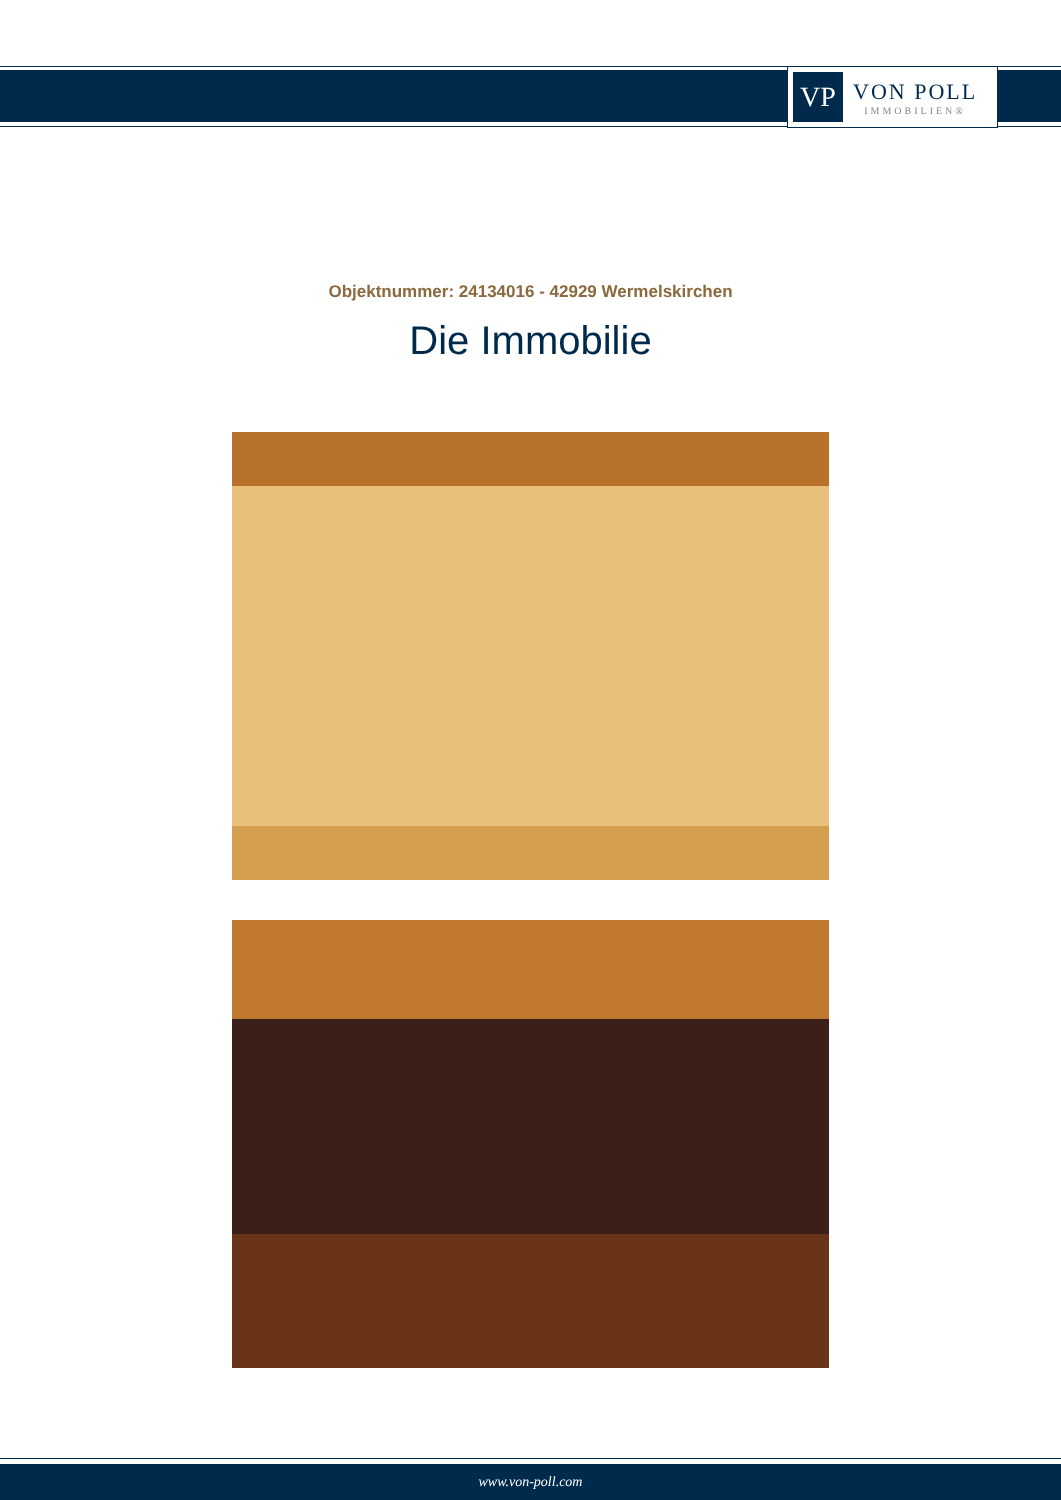VP
VON POLL
IMMOBILIEN®
Objektnummer: 24134016 - 42929 Wermelskirchen
Die Immobilie
www.von-poll.com